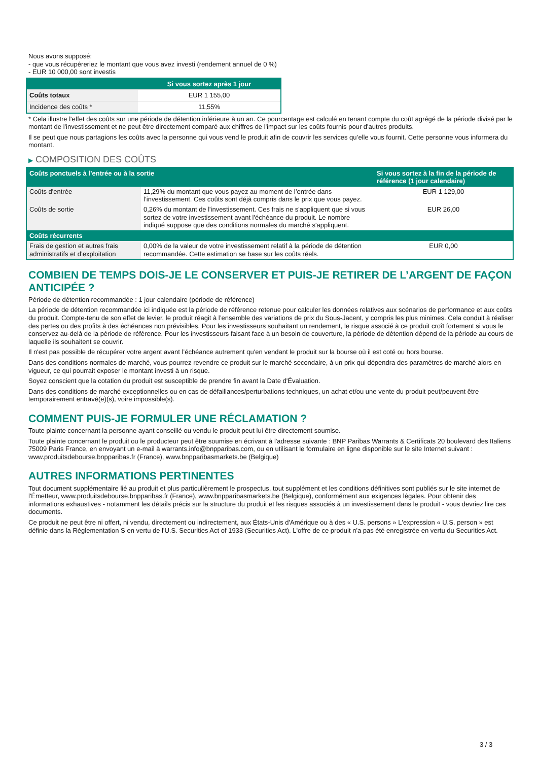Nous avons supposé:
- que vous récupéreriez le montant que vous avez investi (rendement annuel de 0 %)
- EUR 10 000,00 sont investis
| | Si vous sortez après 1 jour |
| --- | --- |
| Coûts totaux | EUR 1 155,00 |
| Incidence des coûts * | 11,55% |
* Cela illustre l'effet des coûts sur une période de détention inférieure à un an. Ce pourcentage est calculé en tenant compte du coût agrégé de la période divisé par le montant de l'investissement et ne peut être directement comparé aux chiffres de l'impact sur les coûts fournis pour d'autres produits.
Il se peut que nous partagions les coûts avec la personne qui vous vend le produit afin de couvrir les services qu’elle vous fournit. Cette personne vous informera du montant.
▶ COMPOSITION DES COÛTS
| Coûts ponctuels à l’entrée ou à la sortie | | Si vous sortez à la fin de la période de référence (1 jour calendaire) |
| --- | --- | --- |
| Coûts d'entrée | 11,29% du montant que vous payez au moment de l’entrée dans l’investissement. Ces coûts sont déjà compris dans le prix que vous payez. | EUR 1 129,00 |
| Coûts de sortie | 0,26% du montant de l'investissement. Ces frais ne s'appliquent que si vous sortez de votre investissement avant l'échéance du produit. Le nombre indiqué suppose que des conditions normales du marché s'appliquent. | EUR 26,00 |
| Coûts récurrents | | |
| Frais de gestion et autres frais administratifs et d’exploitation | 0,00% de la valeur de votre investissement relatif à la période de détention recommandée. Cette estimation se base sur les coûts réels. | EUR 0,00 |
COMBIEN DE TEMPS DOIS-JE LE CONSERVER ET PUIS-JE RETIRER DE L’ARGENT DE FAÇON ANTICIPÉE ?
Période de détention recommandée : 1 jour calendaire (période de référence)
La période de détention recommandée ici indiquée est la période de référence retenue pour calculer les données relatives aux scénarios de performance et aux coûts du produit. Compte-tenu de son effet de levier, le produit réagit à l’ensemble des variations de prix du Sous-Jacent, y compris les plus minimes. Cela conduit à réaliser des pertes ou des profits à des échéances non prévisibles. Pour les investisseurs souhaitant un rendement, le risque associé à ce produit croît fortement si vous le conservez au-delà de la période de référence. Pour les investisseurs faisant face à un besoin de couverture, la période de détention dépend de la période au cours de laquelle ils souhaitent se couvrir.
Il n'est pas possible de récupérer votre argent avant l’échéance autrement qu'en vendant le produit sur la bourse où il est coté ou hors bourse.
Dans des conditions normales de marché, vous pourrez revendre ce produit sur le marché secondaire, à un prix qui dépendra des paramètres de marché alors en vigueur, ce qui pourrait exposer le montant investi à un risque.
Soyez conscient que la cotation du produit est susceptible de prendre fin avant la Date d'Évaluation.
Dans des conditions de marché exceptionnelles ou en cas de défaillances/perturbations techniques, un achat et/ou une vente du produit peut/peuvent être temporairement entravé(e)(s), voire impossible(s).
COMMENT PUIS-JE FORMULER UNE RÉCLAMATION ?
Toute plainte concernant la personne ayant conseillé ou vendu le produit peut lui être directement soumise.
Toute plainte concernant le produit ou le producteur peut être soumise en écrivant à l'adresse suivante : BNP Paribas Warrants & Certificats 20 boulevard des Italiens 75009 Paris France, en envoyant un e-mail à warrants.info@bnpparibas.com, ou en utilisant le formulaire en ligne disponible sur le site Internet suivant : www.produitsdebourse.bnpparibas.fr (France), www.bnpparibasmarkets.be (Belgique)
AUTRES INFORMATIONS PERTINENTES
Tout document supplémentaire lié au produit et plus particulièrement le prospectus, tout supplément et les conditions définitives sont publiés sur le site internet de l'Émetteur, www.produitsdebourse.bnpparibas.fr (France), www.bnpparibasmarkets.be (Belgique), conformément aux exigences légales. Pour obtenir des informations exhaustives - notamment les détails précis sur la structure du produit et les risques associés à un investissement dans le produit - vous devriez lire ces documents.
Ce produit ne peut être ni offert, ni vendu, directement ou indirectement, aux États-Unis d'Amérique ou à des « U.S. persons » L'expression « U.S. person » est définie dans la Réglementation S en vertu de l'U.S. Securities Act of 1933 (Securities Act). L'offre de ce produit n'a pas été enregistrée en vertu du Securities Act.
3 / 3